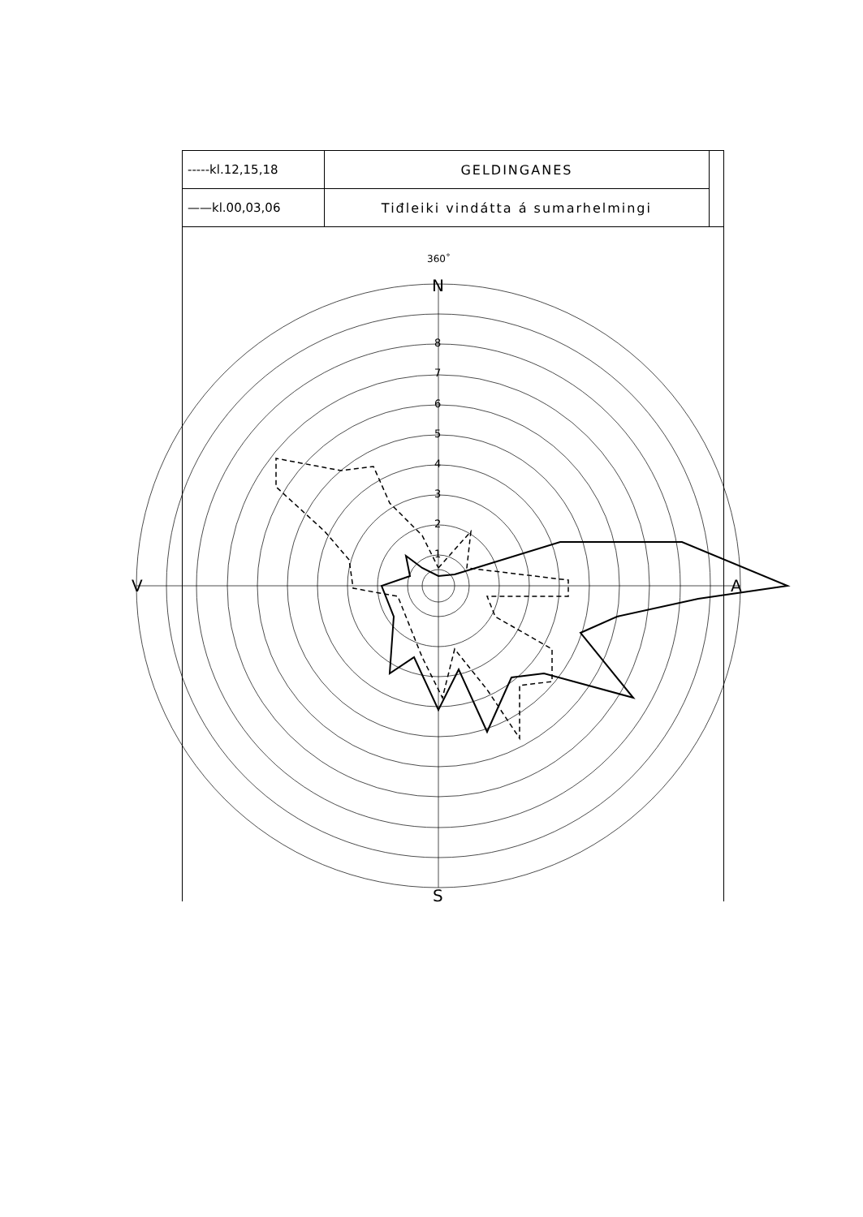| -----kl.12,15,18 | GELDINGANES | |
| ——kl.00,03,06 | Tiđleiki vindátta á sumarhelmingi | |
360˚
N
8
7
6
5
4
3
2
1
V A
S